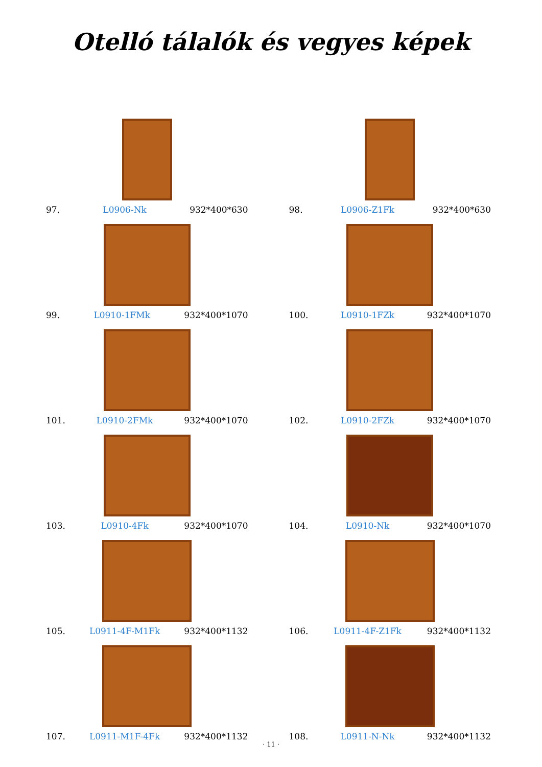Otelló tálalók és vegyes képek
97. L0906-Nk 932*400*630
98. L0906-Z1Fk 932*400*630
99. L0910-1FMk 932*400*1070
100. L0910-1FZk 932*400*1070
101. L0910-2FMk 932*400*1070
102. L0910-2FZk 932*400*1070
103. L0910-4Fk 932*400*1070
104. L0910-Nk 932*400*1070
105. L0911-4F-M1Fk 932*400*1132
106. L0911-4F-Z1Fk 932*400*1132
107. L0911-M1F-4Fk 932*400*1132
108. L0911-N-Nk 932*400*1132
· 11 ·